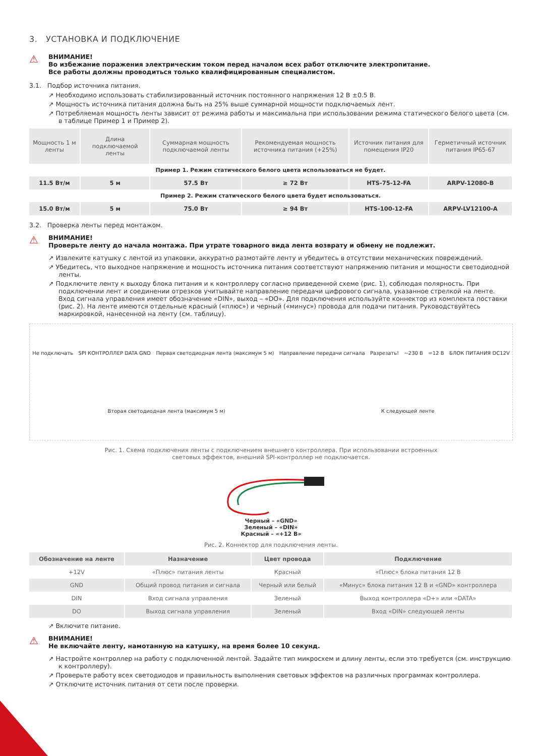3. УСТАНОВКА И ПОДКЛЮЧЕНИЕ
⚠
ВНИМАНИЕ!
Во избежание поражения электрическим током перед началом всех работ отключите электропитание.
Все работы должны проводиться только квалифицированным специалистом.
3.1. Подбор источника питания.
↗ Необходимо использовать стабилизированный источник постоянного напряжения 12 В ±0.5 В.
↗ Мощность источника питания должна быть на 25% выше суммарной мощности подключаемых лент.
↗ Потребляемая мощность ленты зависит от режима работы и максимальна при использовании режима статического белого цвета (см. в таблице Пример 1 и Пример 2).
| Мощность 1 м ленты | Длина подключаемой ленты | Суммарная мощность подключаемой ленты | Рекомендуемая мощность источника питания (+25%) | Источник питания для помещения IP20 | Герметичный источник питания IP65-67 |
| --- | --- | --- | --- | --- | --- |
| Пример 1. Режим статического белого цвета использоваться не будет. | | | | | |
| 11.5 Вт/м | 5 м | 57.5 Вт | ≥ 72 Вт | HTS-75-12-FA | ARPV-12080-B |
| Пример 2. Режим статического белого цвета будет использоваться. | | | | | |
| 15.0 Вт/м | 5 м | 75.0 Вт | ≥ 94 Вт | HTS-100-12-FA | ARPV-LV12100-A |
3.2. Проверка ленты перед монтажом.
⚠
ВНИМАНИЕ!
Проверьте ленту до начала монтажа. При утрате товарного вида лента возврату и обмену не подлежит.
↗ Извлеките катушку с лентой из упаковки, аккуратно размотайте ленту и убедитесь в отсутствии механических повреждений.
↗ Убедитесь, что выходное напряжение и мощность источника питания соответствуют напряжению питания и мощности светодиодной ленты.
↗ Подключите ленту к выходу блока питания и к контроллеру согласно приведенной схеме (рис. 1), соблюдая полярность. При подключении лент и соединении отрезков учитывайте направление передачи цифрового сигнала, указанное стрелкой на ленте. Вход сигнала управления имеет обозначение «DIN», выход – «DO». Для подключения используйте коннектор из комплекта поставки (рис. 2). На ленте имеются отдельные красный («плюс») и черный («минус») провода для подачи питания. Руководствуйтесь маркировкой, нанесенной на ленту (см. таблицу).
Не подключать SPI КОНТРОЛЛЕР DATA GND Первая светодиодная лента (максимум 5 м) Направление передачи сигнала Разрезать! ~230 В =12 В БЛОК ПИТАНИЯ DC12V Вторая светодиодная лента (максимум 5 м) К следующей ленте
Рис. 1. Схема подключения ленты с подключением внешнего контроллера. При использовании встроенных
световых эффектов, внешний SPI-контроллер не подключается.
Черный – «GND»
Зеленый – «DIN»
Красный – «+12 В»
Рис. 2. Коннектор для подключения ленты.
| Обозначение на ленте | Назначение | Цвет провода | Подключение |
| --- | --- | --- | --- |
| +12V | «Плюс» питания ленты | Красный | «Плюс» блока питания 12 В |
| GND | Общий провод питания и сигнала | Черный или белый | «Минус» блока питания 12 В и «GND» контроллера |
| DIN | Вход сигнала управления | Зеленый | Выход контроллера «D+» или «DATA» |
| DO | Выход сигнала управления | Зеленый | Вход «DIN» следующей ленты |
↗ Включите питание.
⚠
ВНИМАНИЕ!
Не включайте ленту, намотанную на катушку, на время более 10 секунд.
↗ Настройте контроллер на работу с подключенной лентой. Задайте тип микросхем и длину ленты, если это требуется (см. инструкцию к контроллеру).
↗ Проверьте работу всех светодиодов и правильность выполнения световых эффектов на различных программах контроллера.
↗ Отключите источник питания от сети после проверки.